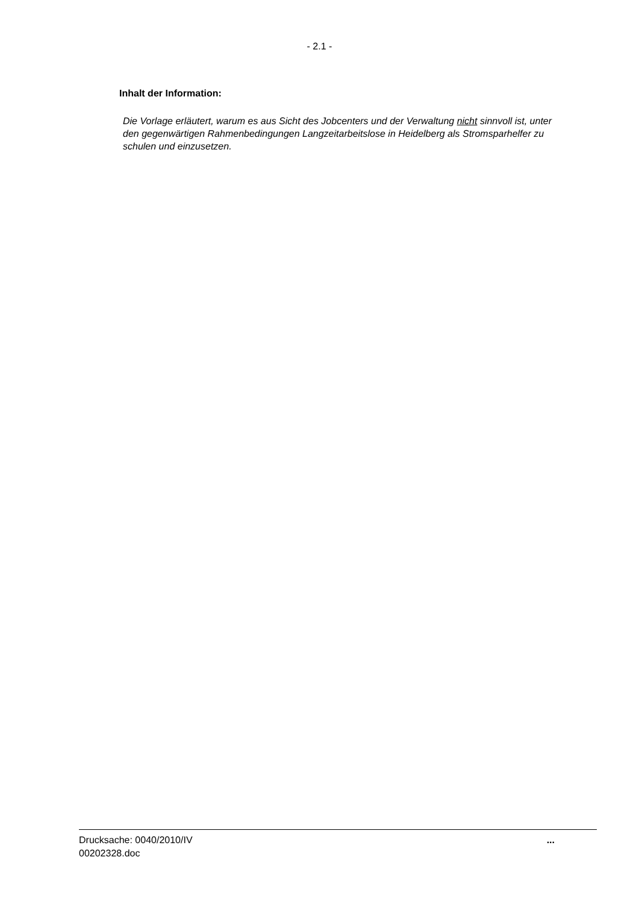- 2.1 -
Inhalt der Information:
Die Vorlage erläutert, warum es aus Sicht des Jobcenters und der Verwaltung nicht sinnvoll ist, unter den gegenwärtigen Rahmenbedingungen Langzeitarbeitslose in Heidelberg als Stromsparhelfer zu schulen und einzusetzen.
Drucksache: 0040/2010/IV
00202328.doc
...